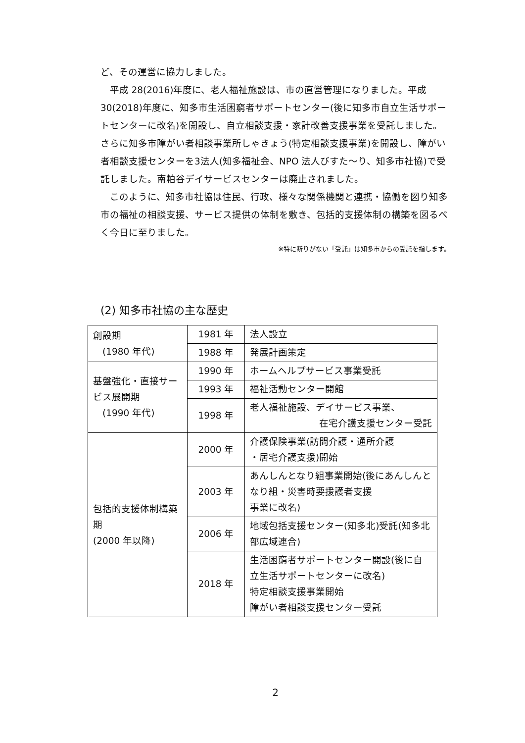ど、その運営に協力しました。
平成 28(2016)年度に、老人福祉施設は、市の直営管理になりました。平成 30(2018)年度に、知多市生活困窮者サポートセンター(後に知多市自立生活サポートセンターに改名)を開設し、自立相談支援・家計改善支援事業を受託しました。さらに知多市障がい者相談事業所しゃきょう(特定相談支援事業)を開設し、障がい者相談支援センターを3法人(知多福祉会、NPO 法人びすた～り、知多市社協)で受託しました。南粕谷デイサービスセンターは廃止されました。
このように、知多市社協は住民、行政、様々な関係機関と連携・協働を図り知多市の福祉の相談支援、サービス提供の体制を敷き、包括的支援体制の構築を図るべく今日に至りました。
※特に断りがない「受託」は知多市からの受託を指します。
(2) 知多市社協の主な歴史
| 創設期 (1980 年代) | 1981 年 | 法人設立 |
| | 1988 年 | 発展計画策定 |
| 基盤強化・直接サービス展開期 (1990 年代) | 1990 年 | ホームヘルプサービス事業受託 |
| | 1993 年 | 福祉活動センター開館 |
| | 1998 年 | 老人福祉施設、デイサービス事業、 在宅介護支援センター受託 |
| 包括的支援体制構築期 (2000 年以降) | 2000 年 | 介護保険事業(訪問介護・通所介護 ・居宅介護支援)開始 |
| | 2003 年 | あんしんとなり組事業開始(後にあんしんとなり組・災害時要援護者支援 事業に改名) |
| | 2006 年 | 地域包括支援センター(知多北)受託(知多北部広域連合) |
| | 2018 年 | 生活困窮者サポートセンター開設(後に自立生活サポートセンターに改名) 特定相談支援事業開始 障がい者相談支援センター受託 |
2